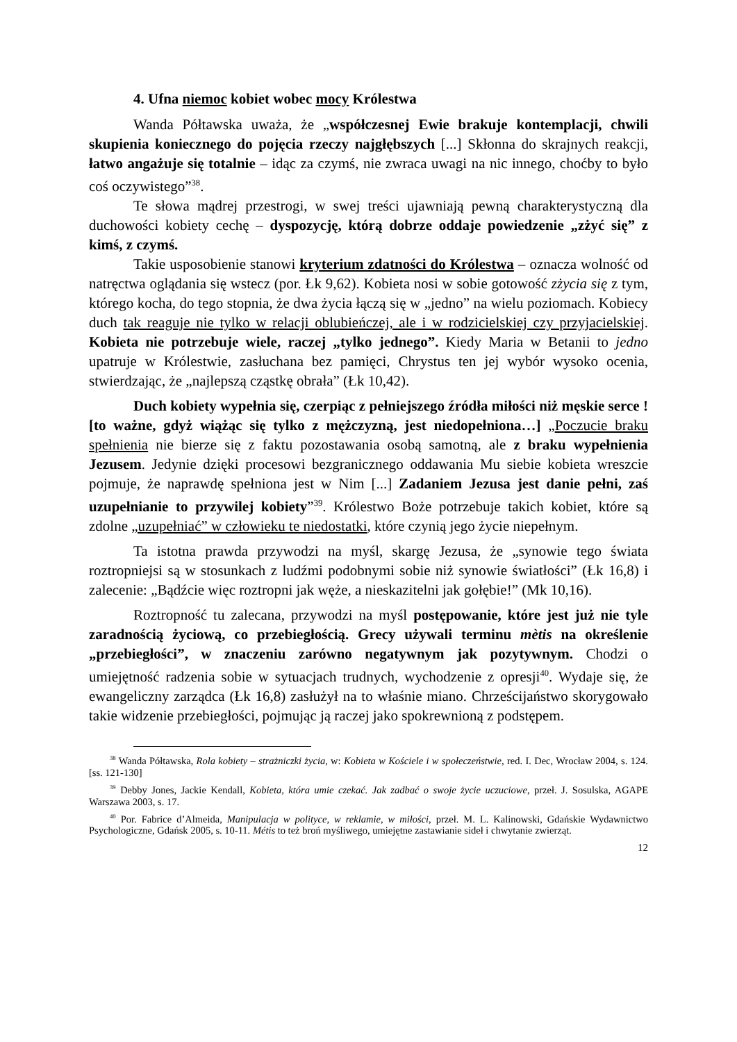4. Ufna niemoc kobiet wobec mocy Królestwa
Wanda Półtawska uważa, że „współczesnej Ewie brakuje kontemplacji, chwili skupienia koniecznego do pojęcia rzeczy najgłębszych [...] Skłonna do skrajnych reakcji, łatwo angażuje się totalnie – idąc za czymś, nie zwraca uwagi na nic innego, choćby to było coś oczywistego”<sup>38</sup>.
Te słowa mądrej przestrogi, w swej treści ujawniają pewną charakterystyczną dla duchowości kobiety cechę – dyspozycję, którą dobrze oddaje powiedzenie „zżyć się” z kimś, z czymś.
Takie usposobienie stanowi kryterium zdatności do Królestwa – oznacza wolność od natręctwa oglądania się wstecz (por. Łk 9,62). Kobieta nosi w sobie gotowość zżycia się z tym, którego kocha, do tego stopnia, że dwa życia łączą się w „jedno” na wielu poziomach. Kobiecy duch tak reaguje nie tylko w relacji oblubieńczej, ale i w rodzicielskiej czy przyjacielskiej. Kobieta nie potrzebuje wiele, raczej „tylko jednego”. Kiedy Maria w Betanii to jedno upatruje w Królestwie, zasłuchana bez pamięci, Chrystus ten jej wybór wysoko ocenia, stwierdzając, że „najlepszą cząstkę obrała” (Łk 10,42).
Duch kobiety wypełnia się, czerpiąc z pełniejszego źródła miłości niż męskie serce ! [to ważne, gdyż wiążąc się tylko z mężczyzną, jest niedopełniona…] „Poczucie braku spełnienia nie bierze się z faktu pozostawania osobą samotną, ale z braku wypełnienia Jezusem. Jedynie dzięki procesowi bezgranicznego oddawania Mu siebie kobieta wreszcie pojmuje, że naprawdę spełniona jest w Nim [...] Zadaniem Jezusa jest danie pełni, zaś uzupełnianie to przywilej kobiety”<sup>39</sup>. Królestwo Boże potrzebuje takich kobiet, które są zdolne „uzupełniać” w człowieku te niedostatki, które czynią jego życie niepełnym.
Ta istotna prawda przywodzi na myśl, skargę Jezusa, że „synowie tego świata roztropniejsi są w stosunkach z ludźmi podobnymi sobie niż synowie światłości” (Łk 16,8) i zalecenie: „Bądźcie więc roztropni jak węże, a nieskazitelni jak gołębie!” (Mk 10,16).
Roztropność tu zalecana, przywodzi na myśl postępowanie, które jest już nie tyle zaradnością życiową, co przebiegłością. Grecy używali terminu mètis na określenie „przebiegłości”, w znaczeniu zarówno negatywnym jak pozytywnym. Chodzi o umiejętność radzenia sobie w sytuacjach trudnych, wychodzenie z opresji<sup>40</sup>. Wydaje się, że ewangeliczny zarządca (Łk 16,8) zasłużył na to właśnie miano. Chrześcijaństwo skorygowało takie widzenie przebiegłości, pojmując ją raczej jako spokrewnioną z podstępem.
<sup>38</sup> Wanda Półtawska, Rola kobiety – strażniczki życia, w: Kobieta w Kościele i w społeczeństwie, red. I. Dec, Wrocław 2004, s. 124. [ss. 121-130]
<sup>39</sup> Debby Jones, Jackie Kendall, Kobieta, która umie czekać. Jak zadbać o swoje życie uczuciowe, przeł. J. Sosulska, AGAPE Warszawa 2003, s. 17.
<sup>40</sup> Por. Fabrice d’Almeida, Manipulacja w polityce, w reklamie, w miłości, przeł. M. L. Kalinowski, Gdańskie Wydawnictwo Psychologiczne, Gdańsk 2005, s. 10-11. Métis to też broń myśliwego, umiejętne zastawianie sideł i chwytanie zwierząt.
12